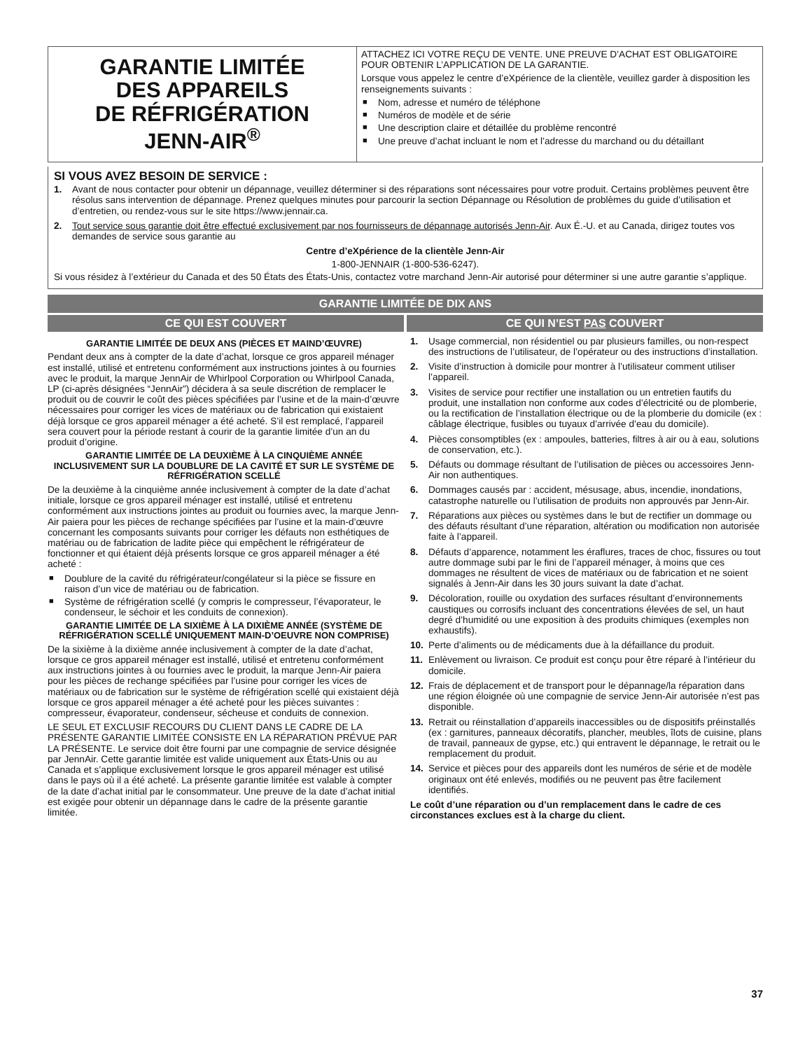GARANTIE LIMITÉE
DES APPAREILS
DE RÉFRIGÉRATION
JENN-AIR<sup>®</sup>
ATTACHEZ ICI VOTRE REÇU DE VENTE. UNE PREUVE D’ACHAT EST OBLIGATOIRE POUR OBTENIR L’APPLICATION DE LA GARANTIE.
Lorsque vous appelez le centre d’eXpérience de la clientèle, veuillez garder à disposition les renseignements suivants :
■ Nom, adresse et numéro de téléphone
■ Numéros de modèle et de série
■ Une description claire et détaillée du problème rencontré
■ Une preuve d’achat incluant le nom et l’adresse du marchand ou du détaillant
SI VOUS AVEZ BESOIN DE SERVICE :
1. Avant de nous contacter pour obtenir un dépannage, veuillez déterminer si des réparations sont nécessaires pour votre produit. Certains problèmes peuvent être résolus sans intervention de dépannage. Prenez quelques minutes pour parcourir la section Dépannage ou Résolution de problèmes du guide d’utilisation et d’entretien, ou rendez-vous sur le site https://www.jennair.ca.
2. Tout service sous garantie doit être effectué exclusivement par nos fournisseurs de dépannage autorisés Jenn-Air. Aux É.-U. et au Canada, dirigez toutes vos demandes de service sous garantie au
Centre d’eXpérience de la clientèle Jenn-Air
1-800-JENNAIR (1-800-536-6247).
Si vous résidez à l’extérieur du Canada et des 50 États des États-Unis, contactez votre marchand Jenn-Air autorisé pour déterminer si une autre garantie s’applique.
GARANTIE LIMITÉE DE DIX ANS
CE QUI EST COUVERT CE QUI N’EST PAS COUVERT
GARANTIE LIMITÉE DE DEUX ANS (PIÈCES ET MAIND’ŒUVRE)
Pendant deux ans à compter de la date d’achat, lorsque ce gros appareil ménager est installé, utilisé et entretenu conformément aux instructions jointes à ou fournies avec le produit, la marque JennAir de Whirlpool Corporation ou Whirlpool Canada, LP (ci-après désignées “JennAir”) décidera à sa seule discrétion de remplacer le produit ou de couvrir le coût des pièces spécifiées par l’usine et de la main-d’œuvre nécessaires pour corriger les vices de matériaux ou de fabrication qui existaient déjà lorsque ce gros appareil ménager a été acheté. S’il est remplacé, l’appareil sera couvert pour la période restant à courir de la garantie limitée d’un an du produit d’origine.
GARANTIE LIMITÉE DE LA DEUXIÈME À LA CINQUIÈME ANNÉE INCLUSIVEMENT SUR LA DOUBLURE DE LA CAVITÉ ET SUR LE SYSTÈME DE RÉFRIGÉRATION SCELLÉ
De la deuxième à la cinquième année inclusivement à compter de la date d’achat initiale, lorsque ce gros appareil ménager est installé, utilisé et entretenu conformément aux instructions jointes au produit ou fournies avec, la marque Jenn-Air paiera pour les pièces de rechange spécifiées par l’usine et la main-d’œuvre concernant les composants suivants pour corriger les défauts non esthétiques de matériau ou de fabrication de ladite pièce qui empêchent le réfrigérateur de fonctionner et qui étaient déjà présents lorsque ce gros appareil ménager a été acheté :
■ Doublure de la cavité du réfrigérateur/congélateur si la pièce se fissure en raison d’un vice de matériau ou de fabrication.
■ Système de réfrigération scellé (y compris le compresseur, l’évaporateur, le condenseur, le séchoir et les conduits de connexion).
GARANTIE LIMITÉE DE LA SIXIÈME À LA DIXIÈME ANNÉE (SYSTÈME DE RÉFRIGÉRATION SCELLÉ UNIQUEMENT MAIN-D’OEUVRE NON COMPRISE)
De la sixième à la dixième année inclusivement à compter de la date d’achat, lorsque ce gros appareil ménager est installé, utilisé et entretenu conformément aux instructions jointes à ou fournies avec le produit, la marque Jenn-Air paiera pour les pièces de rechange spécifiées par l’usine pour corriger les vices de matériaux ou de fabrication sur le système de réfrigération scellé qui existaient déjà lorsque ce gros appareil ménager a été acheté pour les pièces suivantes : compresseur, évaporateur, condenseur, sécheuse et conduits de connexion.
LE SEUL ET EXCLUSIF RECOURS DU CLIENT DANS LE CADRE DE LA PRÉSENTE GARANTIE LIMITÉE CONSISTE EN LA RÉPARATION PRÉVUE PAR LA PRÉSENTE. Le service doit être fourni par une compagnie de service désignée par JennAir. Cette garantie limitée est valide uniquement aux États-Unis ou au Canada et s’applique exclusivement lorsque le gros appareil ménager est utilisé dans le pays où il a été acheté. La présente garantie limitée est valable à compter de la date d’achat initial par le consommateur. Une preuve de la date d’achat initial est exigée pour obtenir un dépannage dans le cadre de la présente garantie limitée.
1. Usage commercial, non résidentiel ou par plusieurs familles, ou non-respect des instructions de l’utilisateur, de l’opérateur ou des instructions d’installation.
2. Visite d’instruction à domicile pour montrer à l’utilisateur comment utiliser l’appareil.
3. Visites de service pour rectifier une installation ou un entretien fautifs du produit, une installation non conforme aux codes d’électricité ou de plomberie, ou la rectification de l’installation électrique ou de la plomberie du domicile (ex : câblage électrique, fusibles ou tuyaux d’arrivée d’eau du domicile).
4. Pièces consomptibles (ex : ampoules, batteries, filtres à air ou à eau, solutions de conservation, etc.).
5. Défauts ou dommage résultant de l’utilisation de pièces ou accessoires Jenn-Air non authentiques.
6. Dommages causés par : accident, mésusage, abus, incendie, inondations, catastrophe naturelle ou l’utilisation de produits non approuvés par Jenn-Air.
7. Réparations aux pièces ou systèmes dans le but de rectifier un dommage ou des défauts résultant d’une réparation, altération ou modification non autorisée faite à l’appareil.
8. Défauts d’apparence, notamment les éraflures, traces de choc, fissures ou tout autre dommage subi par le fini de l’appareil ménager, à moins que ces dommages ne résultent de vices de matériaux ou de fabrication et ne soient signalés à Jenn-Air dans les 30 jours suivant la date d’achat.
9. Décoloration, rouille ou oxydation des surfaces résultant d’environnements caustiques ou corrosifs incluant des concentrations élevées de sel, un haut degré d’humidité ou une exposition à des produits chimiques (exemples non exhaustifs).
10. Perte d’aliments ou de médicaments due à la défaillance du produit.
11. Enlèvement ou livraison. Ce produit est conçu pour être réparé à l’intérieur du domicile.
12. Frais de déplacement et de transport pour le dépannage/la réparation dans une région éloignée où une compagnie de service Jenn-Air autorisée n’est pas disponible.
13. Retrait ou réinstallation d’appareils inaccessibles ou de dispositifs préinstallés (ex : garnitures, panneaux décoratifs, plancher, meubles, îlots de cuisine, plans de travail, panneaux de gypse, etc.) qui entravent le dépannage, le retrait ou le remplacement du produit.
14. Service et pièces pour des appareils dont les numéros de série et de modèle originaux ont été enlevés, modifiés ou ne peuvent pas être facilement identifiés.
Le coût d’une réparation ou d’un remplacement dans le cadre de ces circonstances exclues est à la charge du client.
37